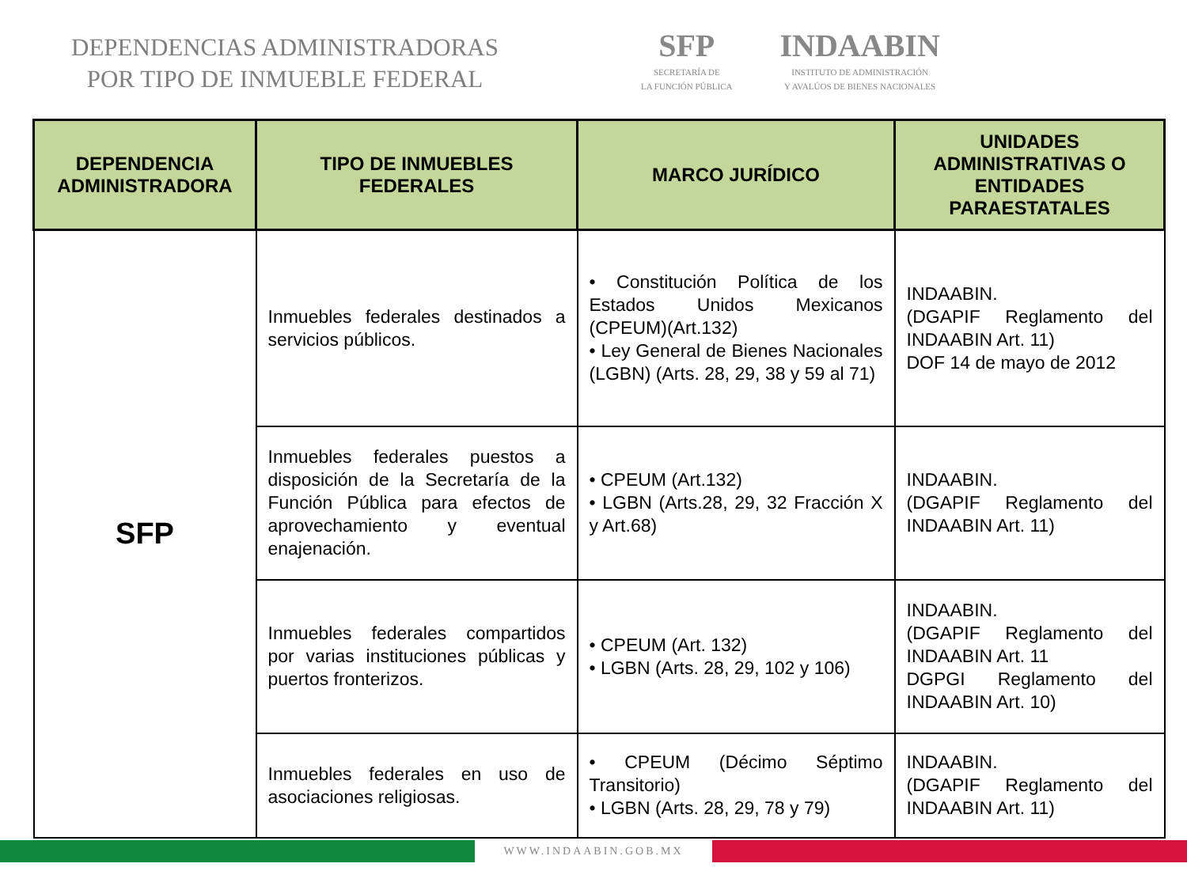DEPENDENCIAS ADMINISTRADORAS
POR TIPO DE INMUEBLE FEDERAL
SFP
SECRETARÍA DE
LA FUNCIÓN PÚBLICA
INDAABIN
INSTITUTO DE ADMINISTRACIÓN
Y AVALÚOS DE BIENES NACIONALES
| DEPENDENCIA ADMINISTRADORA | TIPO DE INMUEBLES FEDERALES | MARCO JURÍDICO | UNIDADES ADMINISTRATIVAS O ENTIDADES PARAESTATALES |
| --- | --- | --- | --- |
| SFP | Inmuebles federales destinados a servicios públicos. | • Constitución Política de los Estados Unidos Mexicanos (CPEUM)(Art.132) • Ley General de Bienes Nacionales (LGBN) (Arts. 28, 29, 38 y 59 al 71) | INDAABIN. (DGAPIF Reglamento del INDAABIN Art. 11) DOF 14 de mayo de 2012 |
| | Inmuebles federales puestos a disposición de la Secretaría de la Función Pública para efectos de aprovechamiento y eventual enajenación. | • CPEUM (Art.132) • LGBN (Arts.28, 29, 32 Fracción X y Art.68) | INDAABIN. (DGAPIF Reglamento del INDAABIN Art. 11) |
| | Inmuebles federales compartidos por varias instituciones públicas y puertos fronterizos. | • CPEUM (Art. 132) • LGBN (Arts. 28, 29, 102 y 106) | INDAABIN. (DGAPIF Reglamento del INDAABIN Art. 11 DGPGI Reglamento del INDAABIN Art. 10) |
| | Inmuebles federales en uso de asociaciones religiosas. | • CPEUM (Décimo Séptimo Transitorio) • LGBN (Arts. 28, 29, 78 y 79) | INDAABIN. (DGAPIF Reglamento del INDAABIN Art. 11) |
WWW.INDAABIN.GOB.MX